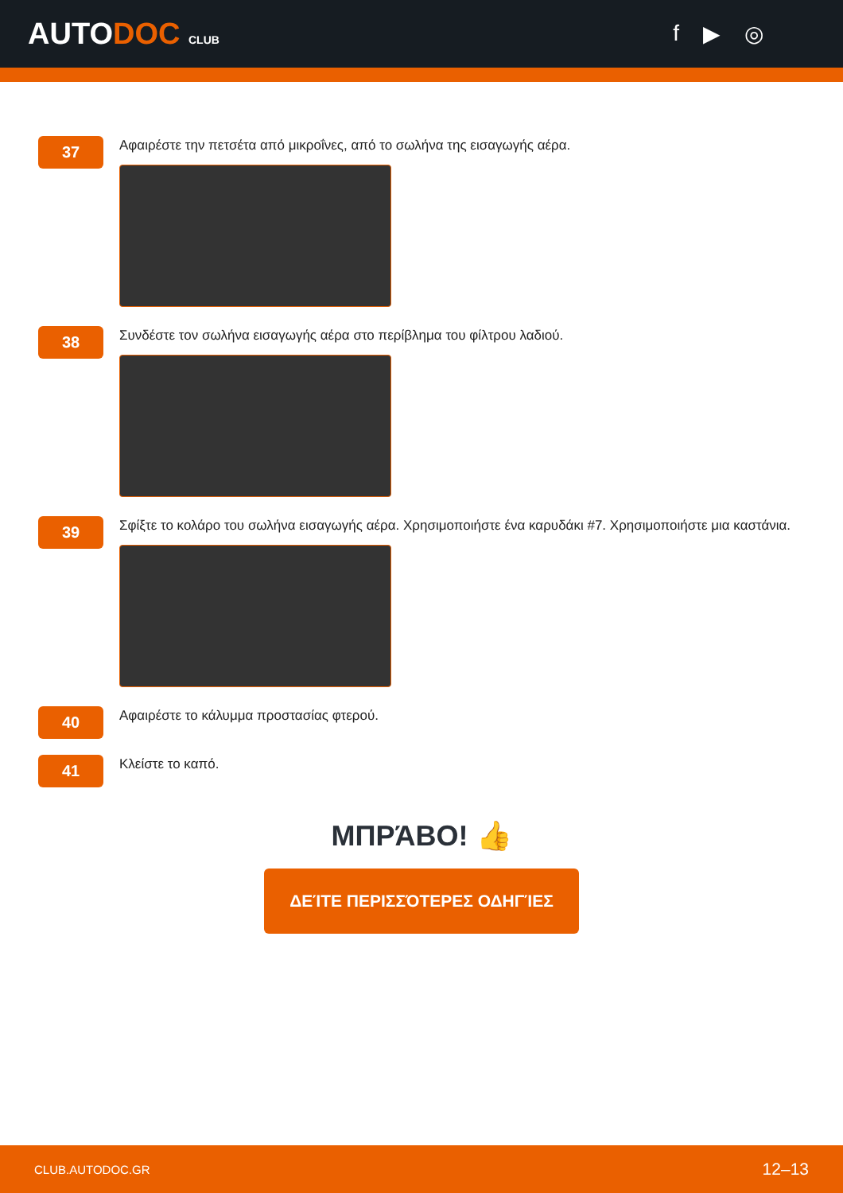AUTODOC CLUB
f ▶ ◎
37
Αφαιρέστε την πετσέτα από μικροΐνες, από το σωλήνα της εισαγωγής αέρα.
38
Συνδέστε τον σωλήνα εισαγωγής αέρα στο περίβλημα του φίλτρου λαδιού.
39
Σφίξτε το κολάρο του σωλήνα εισαγωγής αέρα. Χρησιμοποιήστε ένα καρυδάκι #7. Χρησιμοποιήστε μια καστάνια.
40
Αφαιρέστε το κάλυμμα προστασίας φτερού.
41
Κλείστε το καπό.
ΜΠΡΆΒΟ! 👍
ΔΕΊΤΕ ΠΕΡΙΣΣΌΤΕΡΕΣ ΟΔΗΓΊΕΣ
CLUB.AUTODOC.GR 12–13